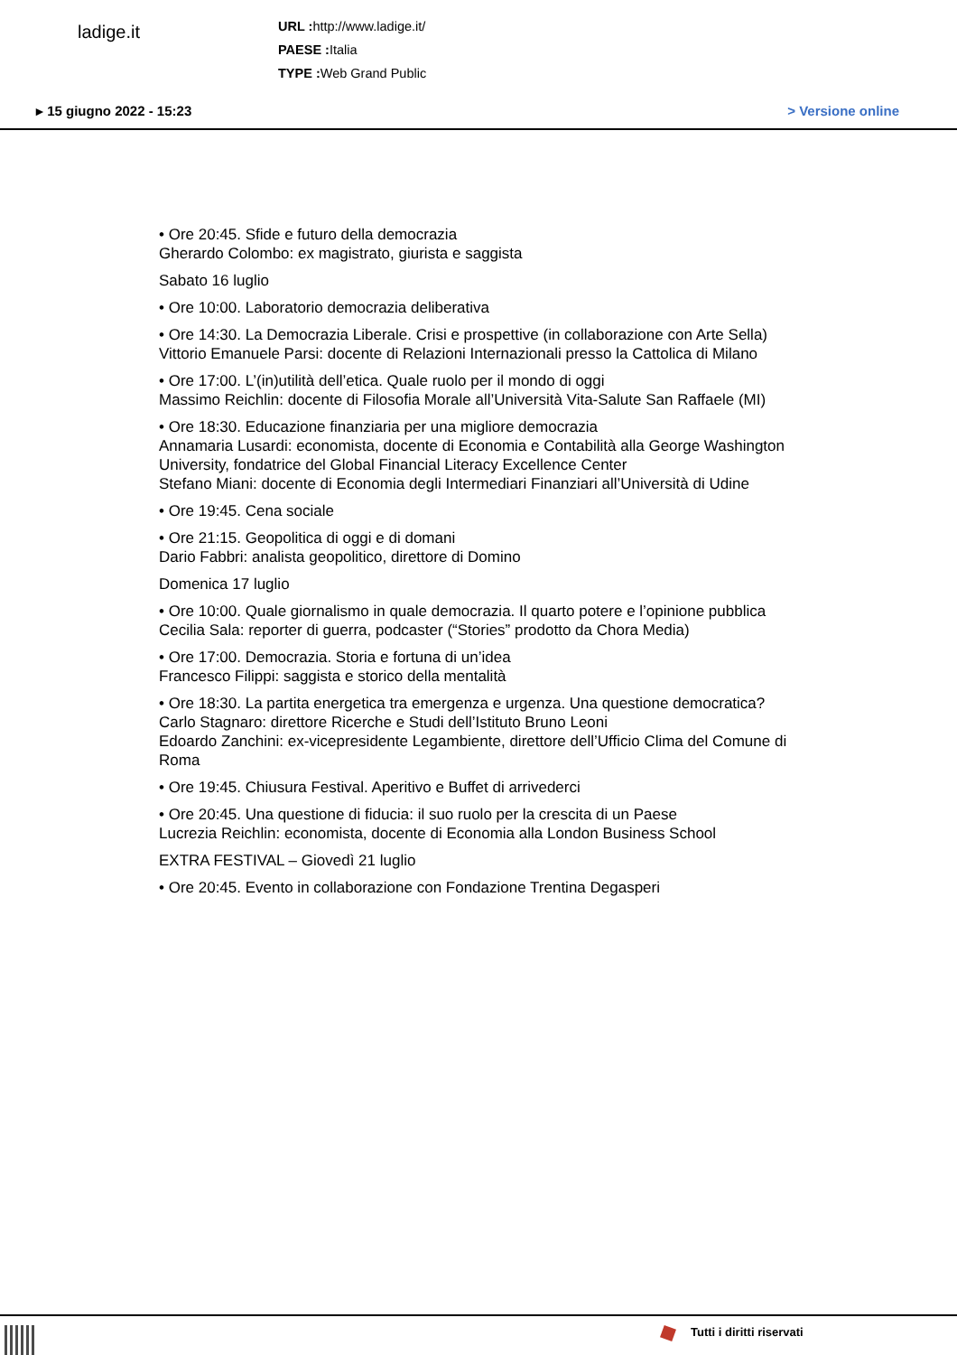ladige.it
URL : http://www.ladige.it/
PAESE : Italia
TYPE : Web Grand Public
▸ 15 giugno 2022 - 15:23 > Versione online
• Ore 20:45. Sfide e futuro della democrazia
Gherardo Colombo: ex magistrato, giurista e saggista
Sabato 16 luglio
• Ore 10:00. Laboratorio democrazia deliberativa
• Ore 14:30. La Democrazia Liberale. Crisi e prospettive (in collaborazione con Arte Sella)
Vittorio Emanuele Parsi: docente di Relazioni Internazionali presso la Cattolica di Milano
• Ore 17:00. L’(in)utilità dell’etica. Quale ruolo per il mondo di oggi
Massimo Reichlin: docente di Filosofia Morale all’Università Vita-Salute San Raffaele (MI)
• Ore 18:30. Educazione finanziaria per una migliore democrazia
Annamaria Lusardi: economista, docente di Economia e Contabilità alla George Washington University, fondatrice del Global Financial Literacy Excellence Center
Stefano Miani: docente di Economia degli Intermediari Finanziari all’Università di Udine
• Ore 19:45. Cena sociale
• Ore 21:15. Geopolitica di oggi e di domani
Dario Fabbri: analista geopolitico, direttore di Domino
Domenica 17 luglio
• Ore 10:00. Quale giornalismo in quale democrazia. Il quarto potere e l’opinione pubblica
Cecilia Sala: reporter di guerra, podcaster (“Stories” prodotto da Chora Media)
• Ore 17:00. Democrazia. Storia e fortuna di un’idea
Francesco Filippi: saggista e storico della mentalità
• Ore 18:30. La partita energetica tra emergenza e urgenza. Una questione democratica?
Carlo Stagnaro: direttore Ricerche e Studi dell’Istituto Bruno Leoni
Edoardo Zanchini: ex-vicepresidente Legambiente, direttore dell’Ufficio Clima del Comune di Roma
• Ore 19:45. Chiusura Festival. Aperitivo e Buffet di arrivederci
• Ore 20:45. Una questione di fiducia: il suo ruolo per la crescita di un Paese
Lucrezia Reichlin: economista, docente di Economia alla London Business School
EXTRA FESTIVAL – Giovedì 21 luglio
• Ore 20:45. Evento in collaborazione con Fondazione Trentina Degasperi
Tutti i diritti riservati